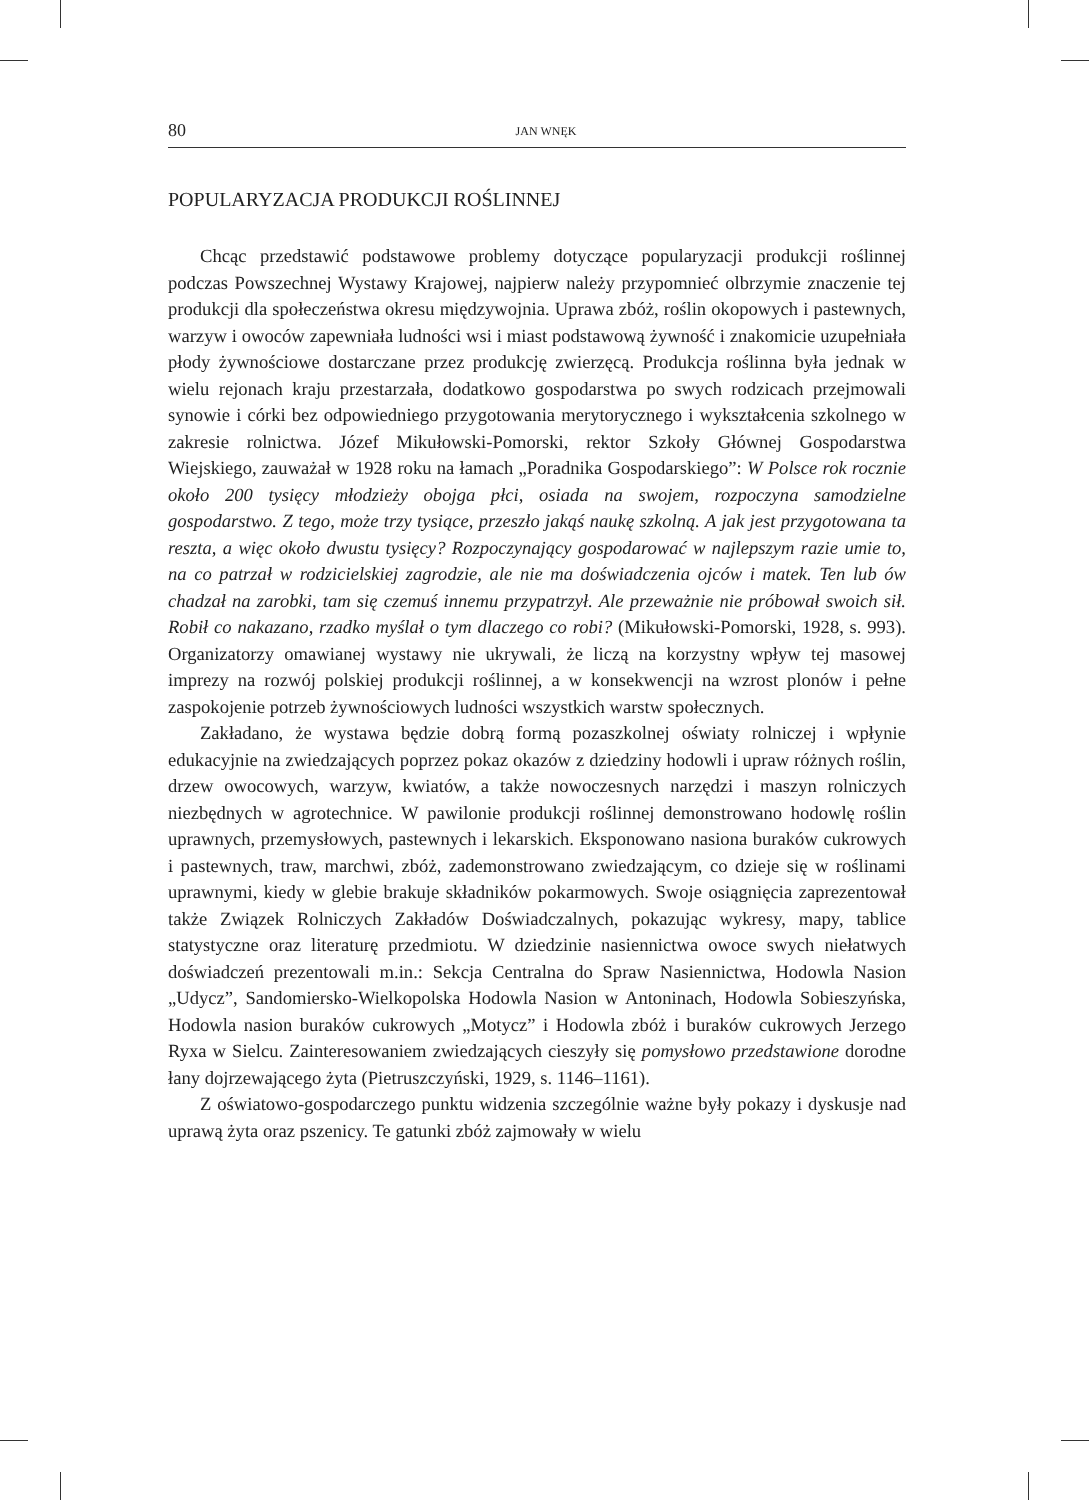80 JAN WNĘK
POPULARYZACJA PRODUKCJI ROŚLINNEJ
Chcąc przedstawić podstawowe problemy dotyczące popularyzacji produkcji roślinnej podczas Powszechnej Wystawy Krajowej, najpierw należy przypomnieć olbrzymie znaczenie tej produkcji dla społeczeństwa okresu międzywojnia. Uprawa zbóż, roślin okopowych i pastewnych, warzyw i owoców zapewniała ludności wsi i miast podstawową żywność i znakomicie uzupełniała płody żywnościowe dostarczane przez produkcję zwierzęcą. Produkcja roślinna była jednak w wielu rejonach kraju przestarzała, dodatkowo gospodarstwa po swych rodzicach przejmowali synowie i córki bez odpowiedniego przygotowania merytorycznego i wykształcenia szkolnego w zakresie rolnictwa. Józef Mikułowski-Pomorski, rektor Szkoły Głównej Gospodarstwa Wiejskiego, zauważał w 1928 roku na łamach „Poradnika Gospodarskiego”: W Polsce rok rocznie około 200 tysięcy młodzieży obojga płci, osiada na swojem, rozpoczyna samodzielne gospodarstwo. Z tego, może trzy tysiące, przeszło jakąś naukę szkolną. A jak jest przygotowana ta reszta, a więc około dwustu tysięcy? Rozpoczynający gospodarować w najlepszym razie umie to, na co patrzał w rodzicielskiej zagrodzie, ale nie ma doświadczenia ojców i matek. Ten lub ów chadzał na zarobki, tam się czemuś innemu przypatrzył. Ale przeważnie nie próbował swoich sił. Robił co nakazano, rzadko myślał o tym dlaczego co robi? (Mikułowski-Pomorski, 1928, s. 993). Organizatorzy omawianej wystawy nie ukrywali, że liczą na korzystny wpływ tej masowej imprezy na rozwój polskiej produkcji roślinnej, a w konsekwencji na wzrost plonów i pełne zaspokojenie potrzeb żywnościowych ludności wszystkich warstw społecznych.
Zakładano, że wystawa będzie dobrą formą pozaszkolnej oświaty rolniczej i wpłynie edukacyjnie na zwiedzających poprzez pokaz okazów z dziedziny hodowli i upraw różnych roślin, drzew owocowych, warzyw, kwiatów, a także nowoczesnych narzędzi i maszyn rolniczych niezbędnych w agrotechnice. W pawilonie produkcji roślinnej demonstrowano hodowlę roślin uprawnych, przemysłowych, pastewnych i lekarskich. Eksponowano nasiona buraków cukrowych i pastewnych, traw, marchwi, zbóż, zademonstrowano zwiedzającym, co dzieje się w roślinami uprawnymi, kiedy w glebie brakuje składników pokarmowych. Swoje osiągnięcia zaprezentował także Związek Rolniczych Zakładów Doświadczalnych, pokazując wykresy, mapy, tablice statystyczne oraz literaturę przedmiotu. W dziedzinie nasiennictwa owoce swych niełatwych doświadczeń prezentowali m.in.: Sekcja Centralna do Spraw Nasiennictwa, Hodowla Nasion „Udycz”, Sandomiersko-Wielkopolska Hodowla Nasion w Antoninach, Hodowla Sobieszyńska, Hodowla nasion buraków cukrowych „Motycz” i Hodowla zbóż i buraków cukrowych Jerzego Ryxa w Sielcu. Zainteresowaniem zwiedzających cieszyły się pomysłowo przedstawione dorodne łany dojrzewającego żyta (Pietruszczyński, 1929, s. 1146–1161).
Z oświatowo-gospodarczego punktu widzenia szczególnie ważne były pokazy i dyskusje nad uprawą żyta oraz pszenicy. Te gatunki zbóż zajmowały w wielu